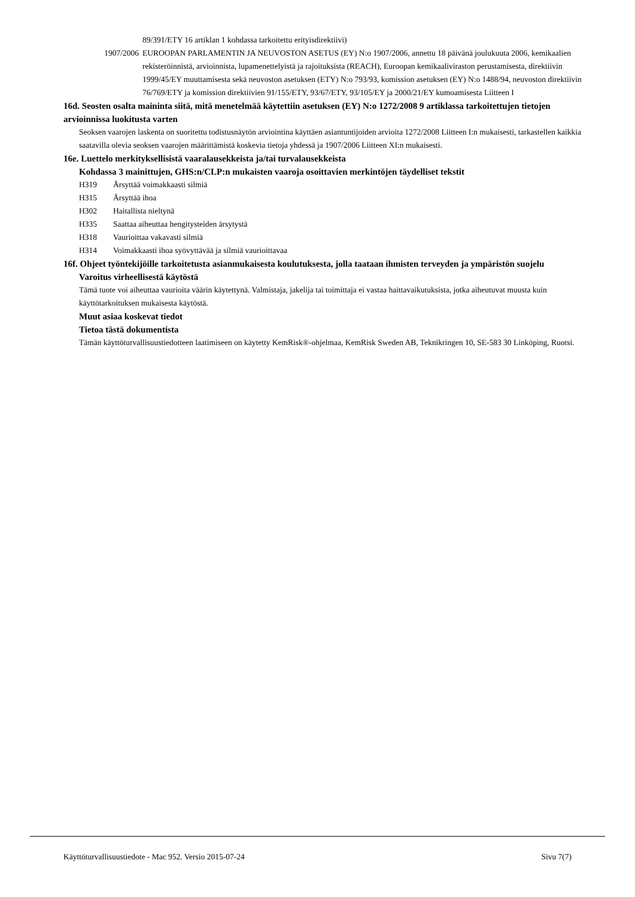89/391/ETY 16 artiklan 1 kohdassa tarkoitettu erityisdirektiivi)
1907/2006 EUROOPAN PARLAMENTIN JA NEUVOSTON ASETUS (EY) N:o 1907/2006, annettu 18 päivänä joulukuuta 2006, kemikaalien rekisteröinnistä, arvioinnista, lupamenettelyistä ja rajoituksista (REACH), Euroopan kemikaaliviraston perustamisesta, direktiivin 1999/45/EY muuttamisesta sekä neuvoston asetuksen (ETY) N:o 793/93, komission asetuksen (EY) N:o 1488/94, neuvoston direktiivin 76/769/ETY ja komission direktiivien 91/155/ETY, 93/67/ETY, 93/105/EY ja 2000/21/EY kumoamisesta Liitteen I
16d. Seosten osalta maininta siitä, mitä menetelmää käytettiin asetuksen (EY) N:o 1272/2008 9 artiklassa tarkoitettujen tietojen arvioinnissa luokitusta varten
Seoksen vaarojen laskenta on suoritettu todistusnäytön arviointina käyttäen asiantuntijoiden arvioita 1272/2008 Liitteen I:n mukaisesti, tarkastellen kaikkia saatavilla olevia seoksen vaarojen määrittämistä koskevia tietoja yhdessä ja 1907/2006 Liitteen XI:n mukaisesti.
16e. Luettelo merkityksellisistä vaaralausekkeista ja/tai turvalausekkeista
Kohdassa 3 mainittujen, GHS:n/CLP:n mukaisten vaaroja osoittavien merkintöjen täydelliset tekstit
H319 Ärsyttää voimakkaasti silmiä
H315 Ärsyttää ihoa
H302 Haitallista nieltynä
H335 Saattaa aiheuttaa hengitysteiden ärsytystä
H318 Vaurioittaa vakavasti silmiä
H314 Voimakkaasti ihoa syövyttävää ja silmiä vaurioittavaa
16f. Ohjeet työntekijöille tarkoitetusta asianmukaisesta koulutuksesta, jolla taataan ihmisten terveyden ja ympäristön suojelu
Varoitus virheellisestä käytöstä
Tämä tuote voi aiheuttaa vaurioita väärin käytettynä. Valmistaja, jakelija tai toimittaja ei vastaa haittavaikutuksista, jotka aiheutuvat muusta kuin käyttötarkoituksen mukaisesta käytöstä.
Muut asiaa koskevat tiedot
Tietoa tästä dokumentista
Tämän käyttöturvallisuustiedotteen laatimiseen on käytetty KemRisk®-ohjelmaa, KemRisk Sweden AB, Teknikringen 10, SE-583 30 Linköping, Ruotsi.
Käyttöturvallisuustiedote - Mac 952. Versio 2015-07-24 Sivu 7(7)